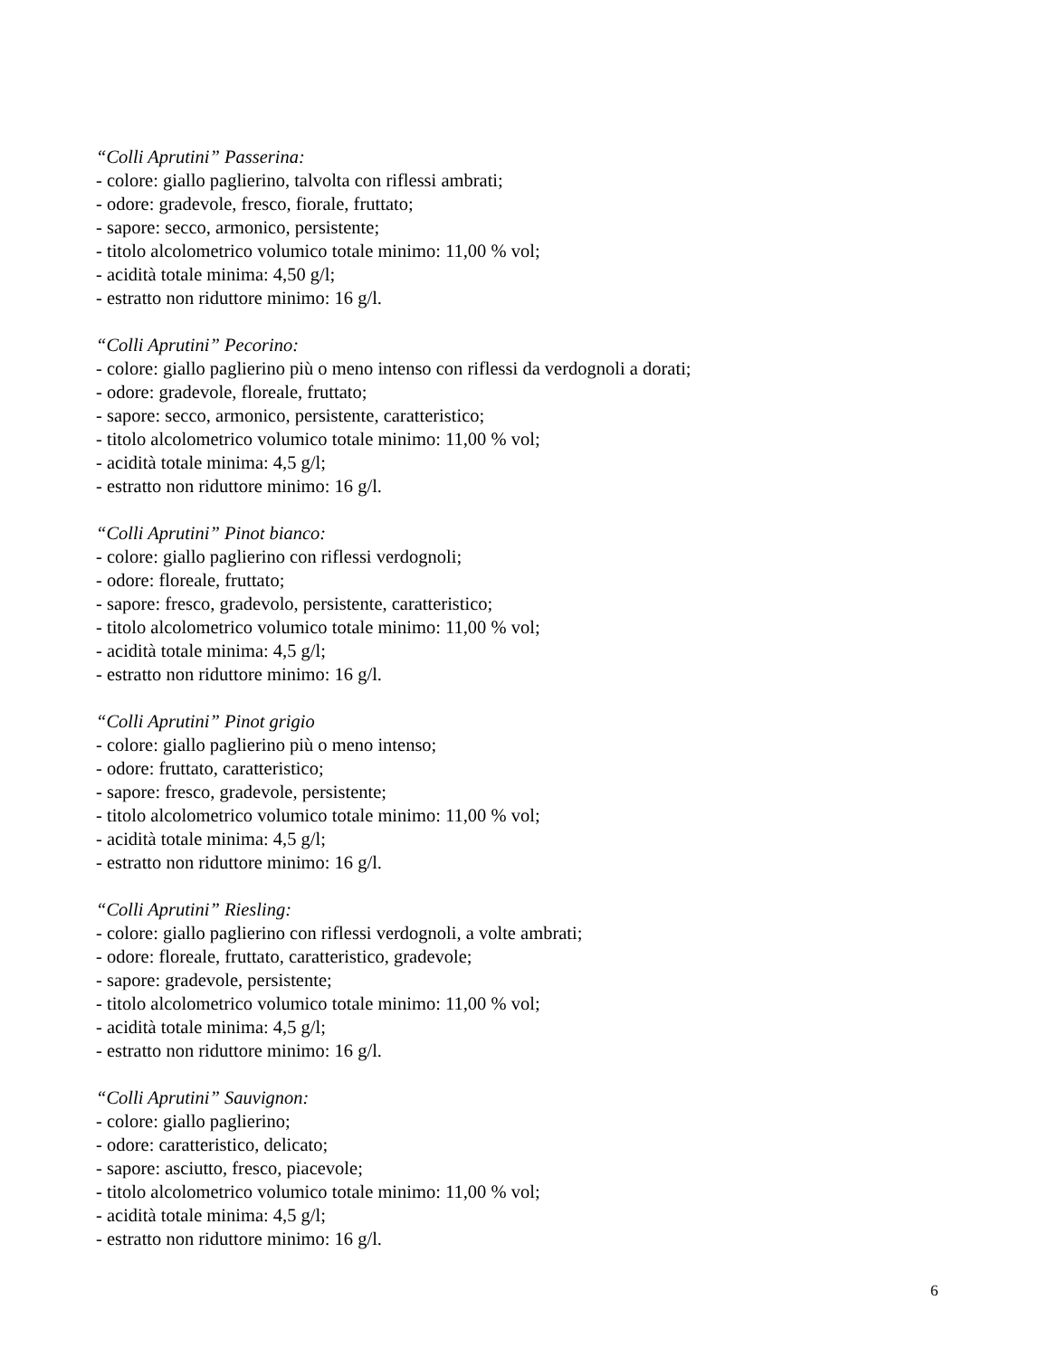“Colli Aprutini” Passerina:
- colore: giallo paglierino, talvolta con riflessi ambrati;
- odore: gradevole, fresco, fiorale, fruttato;
- sapore: secco, armonico, persistente;
- titolo alcolometrico volumico totale minimo: 11,00 % vol;
- acidità totale minima: 4,50 g/l;
- estratto non riduttore minimo: 16 g/l.
“Colli Aprutini” Pecorino:
- colore: giallo paglierino più o meno intenso con riflessi da verdognoli a dorati;
- odore: gradevole, floreale, fruttato;
- sapore: secco, armonico, persistente, caratteristico;
- titolo alcolometrico volumico totale minimo: 11,00 % vol;
- acidità totale minima: 4,5 g/l;
- estratto non riduttore minimo: 16 g/l.
“Colli Aprutini” Pinot bianco:
- colore: giallo paglierino con riflessi verdognoli;
- odore: floreale, fruttato;
- sapore: fresco, gradevolo, persistente, caratteristico;
- titolo alcolometrico volumico totale minimo: 11,00 % vol;
- acidità totale minima: 4,5 g/l;
- estratto non riduttore minimo: 16 g/l.
“Colli Aprutini” Pinot grigio
- colore: giallo paglierino più o meno intenso;
- odore: fruttato, caratteristico;
- sapore: fresco, gradevole, persistente;
- titolo alcolometrico volumico totale minimo: 11,00 % vol;
- acidità totale minima: 4,5 g/l;
- estratto non riduttore minimo: 16 g/l.
“Colli Aprutini” Riesling:
- colore: giallo paglierino con riflessi verdognoli, a volte ambrati;
- odore: floreale, fruttato, caratteristico, gradevole;
- sapore: gradevole, persistente;
- titolo alcolometrico volumico totale minimo: 11,00 % vol;
- acidità totale minima: 4,5 g/l;
- estratto non riduttore minimo: 16 g/l.
“Colli Aprutini” Sauvignon:
- colore: giallo paglierino;
- odore: caratteristico, delicato;
- sapore: asciutto, fresco, piacevole;
- titolo alcolometrico volumico totale minimo: 11,00 % vol;
- acidità totale minima: 4,5 g/l;
- estratto non riduttore minimo: 16 g/l.
6